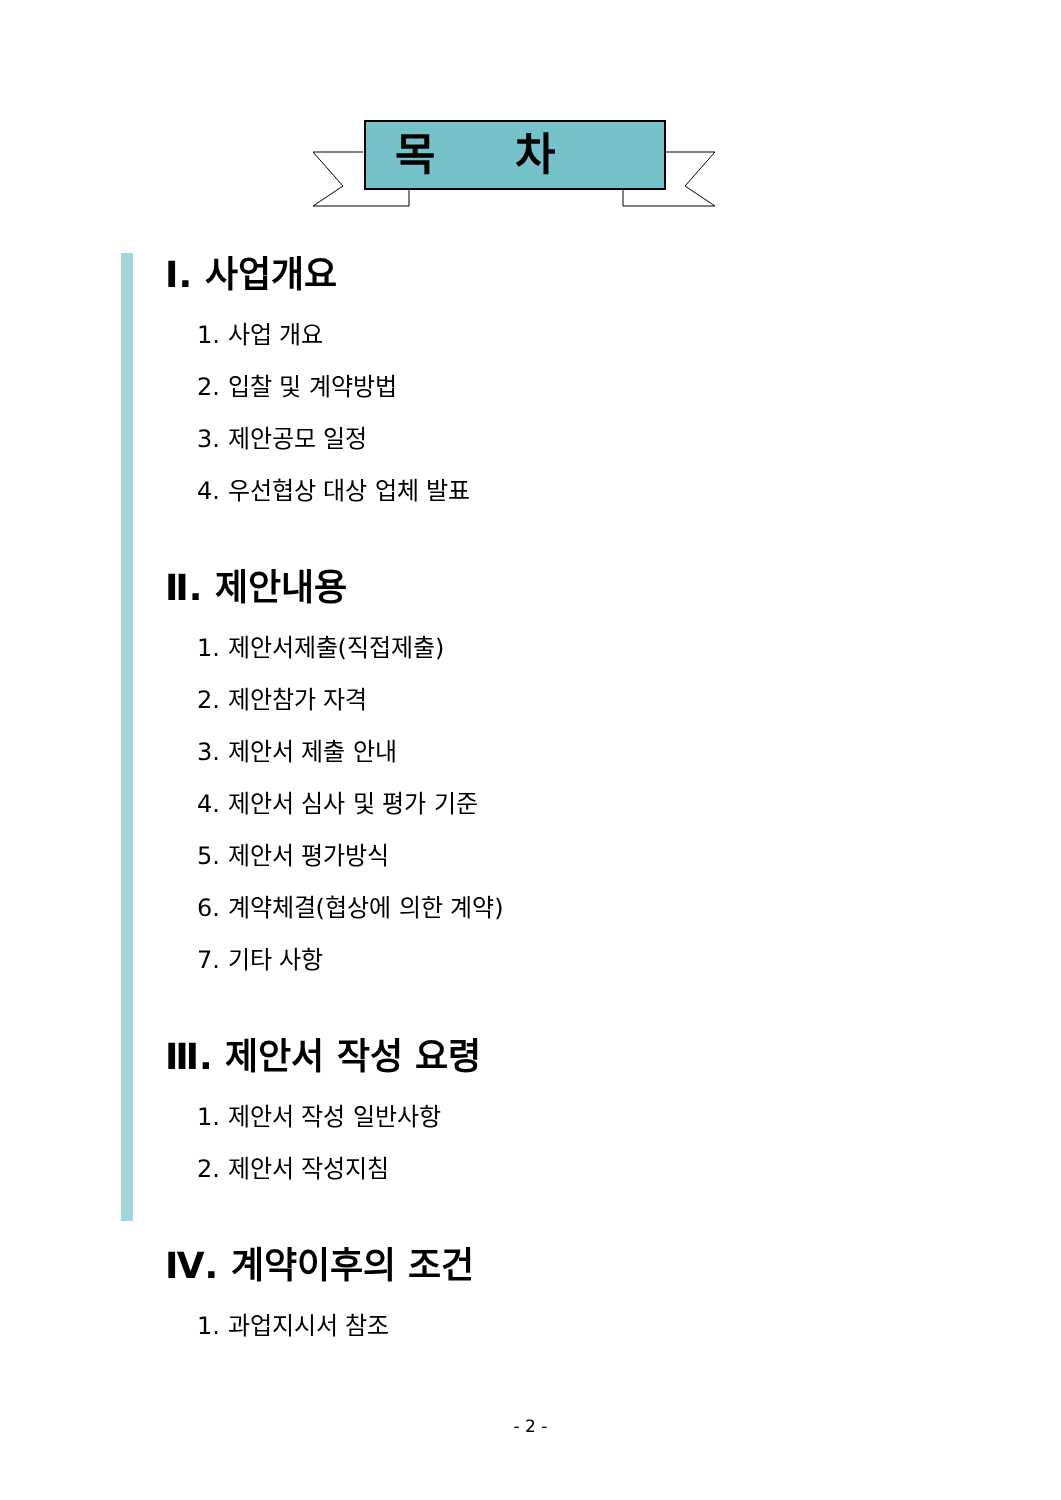목차
Ⅰ. 사업개요
1. 사업 개요
2. 입찰 및 계약방법
3. 제안공모 일정
4. 우선협상 대상 업체 발표
Ⅱ. 제안내용
1. 제안서제출(직접제출)
2. 제안참가 자격
3. 제안서 제출 안내
4. 제안서 심사 및 평가 기준
5. 제안서 평가방식
6. 계약체결(협상에 의한 계약)
7. 기타 사항
Ⅲ. 제안서 작성 요령
1. 제안서 작성 일반사항
2. 제안서 작성지침
Ⅳ. 계약이후의 조건
1. 과업지시서 참조
- 2 -